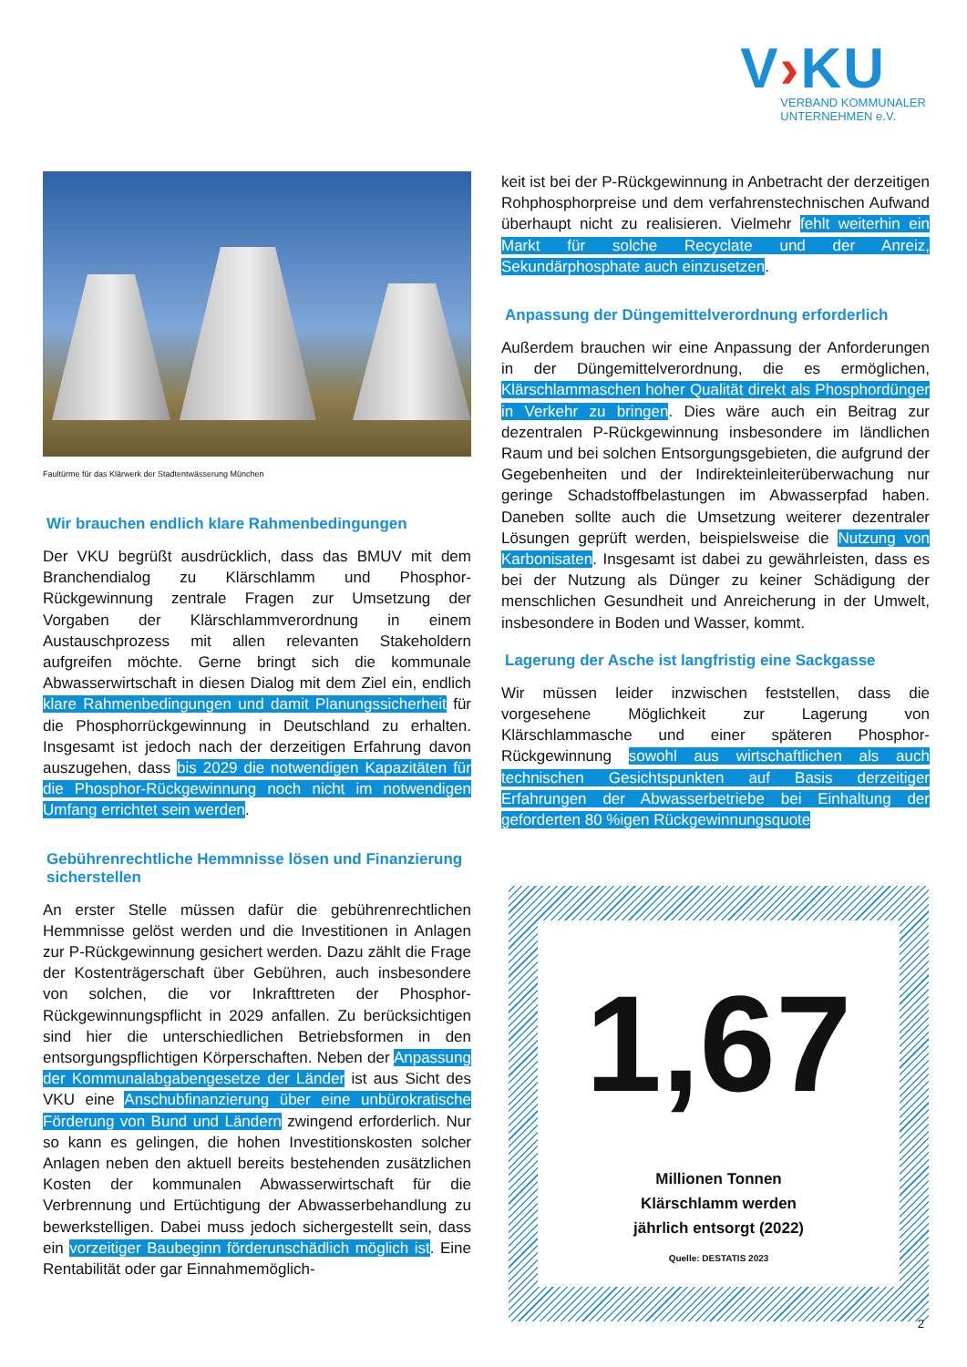V›KU
VERBAND KOMMUNALER
UNTERNEHMEN e.V.
Faultürme für das Klärwerk der Stadtentwässerung München
Wir brauchen endlich klare Rahmenbedingungen
Der VKU begrüßt ausdrücklich, dass das BMUV mit dem Branchendialog zu Klärschlamm und Phosphor-Rückgewinnung zentrale Fragen zur Umsetzung der Vorgaben der Klärschlammverordnung in einem Austauschprozess mit allen relevanten Stakeholdern aufgreifen möchte. Gerne bringt sich die kommunale Abwasserwirtschaft in diesen Dialog mit dem Ziel ein, endlich klare Rahmenbedingungen und damit Planungssicherheit für die Phosphorrückgewinnung in Deutschland zu erhalten. Insgesamt ist jedoch nach der derzeitigen Erfahrung davon auszugehen, dass bis 2029 die notwendigen Kapazitäten für die Phosphor-Rückgewinnung noch nicht im notwendigen Umfang errichtet sein werden.
Gebührenrechtliche Hemmnisse lösen und Finanzierung sicherstellen
An erster Stelle müssen dafür die gebührenrechtlichen Hemmnisse gelöst werden und die Investitionen in Anlagen zur P-Rückgewinnung gesichert werden. Dazu zählt die Frage der Kostenträgerschaft über Gebühren, auch insbesondere von solchen, die vor Inkrafttreten der Phosphor-Rückgewinnungspflicht in 2029 anfallen. Zu berücksichtigen sind hier die unterschiedlichen Betriebsformen in den entsorgungspflichtigen Körperschaften. Neben der Anpassung der Kommunalabgabengesetze der Länder ist aus Sicht des VKU eine Anschubfinanzierung über eine unbürokratische Förderung von Bund und Ländern zwingend erforderlich. Nur so kann es gelingen, die hohen Investitionskosten solcher Anlagen neben den aktuell bereits bestehenden zusätzlichen Kosten der kommunalen Abwasserwirtschaft für die Verbrennung und Ertüchtigung der Abwasserbehandlung zu bewerkstelligen. Dabei muss jedoch sichergestellt sein, dass ein vorzeitiger Baubeginn förderunschädlich möglich ist. Eine Rentabilität oder gar Einnahmemöglich-
keit ist bei der P-Rückgewinnung in Anbetracht der derzeitigen Rohphosphorpreise und dem verfahrenstechnischen Aufwand überhaupt nicht zu realisieren. Vielmehr fehlt weiterhin ein Markt für solche Recyclate und der Anreiz, Sekundärphosphate auch einzusetzen.
Anpassung der Düngemittelverordnung erforderlich
Außerdem brauchen wir eine Anpassung der Anforderungen in der Düngemittelverordnung, die es ermöglichen, Klärschlammaschen hoher Qualität direkt als Phosphordünger in Verkehr zu bringen. Dies wäre auch ein Beitrag zur dezentralen P-Rückgewinnung insbesondere im ländlichen Raum und bei solchen Entsorgungsgebieten, die aufgrund der Gegebenheiten und der Indirekteinleiterüberwachung nur geringe Schadstoffbelastungen im Abwasserpfad haben. Daneben sollte auch die Umsetzung weiterer dezentraler Lösungen geprüft werden, beispielsweise die Nutzung von Karbonisaten. Insgesamt ist dabei zu gewährleisten, dass es bei der Nutzung als Dünger zu keiner Schädigung der menschlichen Gesundheit und Anreicherung in der Umwelt, insbesondere in Boden und Wasser, kommt.
Lagerung der Asche ist langfristig eine Sackgasse
Wir müssen leider inzwischen feststellen, dass die vorgesehene Möglichkeit zur Lagerung von Klärschlammasche und einer späteren Phosphor-Rückgewinnung sowohl aus wirtschaftlichen als auch technischen Gesichtspunkten auf Basis derzeitiger Erfahrungen der Abwasserbetriebe bei Einhaltung der geforderten 80 %igen Rückgewinnungsquote
1,67
Millionen Tonnen
Klärschlamm werden
jährlich entsorgt (2022)
Quelle: DESTATIS 2023
2